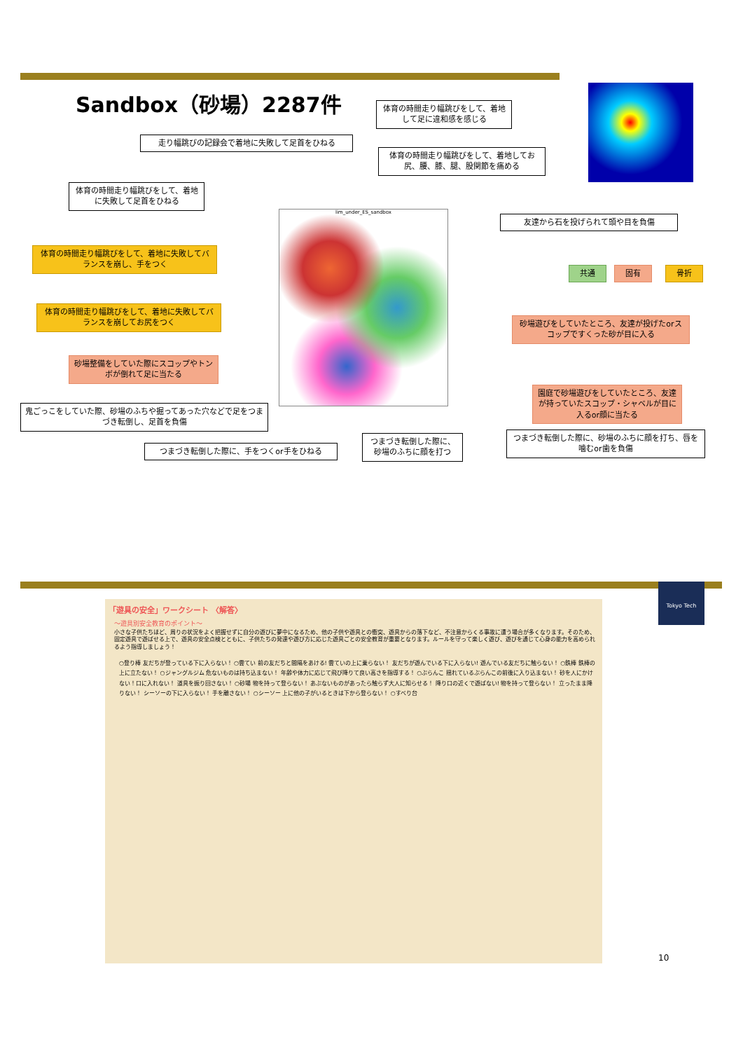Sandbox（砂場）2287件
体育の時間走り幅跳びをして、着地して足に違和感を感じる
走り幅跳びの記録会で着地に失敗して足首をひねる
体育の時間走り幅跳びをして、着地してお尻、腰、膝、腿、股関節を痛める
体育の時間走り幅跳びをして、着地に失敗して足首をひねる
lim_under_ES_sandbox 友達から石を投げられて頭や目を負傷
体育の時間走り幅跳びをして、着地に失敗してバランスを崩し、手をつく
共通 固有 骨折
体育の時間走り幅跳びをして、着地に失敗してバランスを崩してお尻をつく
砂場遊びをしていたところ、友達が投げたorスコップですくった砂が目に入る
砂場整備をしていた際にスコップやトンボが倒れて足に当たる
園庭で砂場遊びをしていたところ、友達が持っていたスコップ・シャベルが目に入るor顔に当たる
鬼ごっこをしていた際、砂場のふちや掘ってあった穴などで足をつまづき転倒し、足首を負傷
つまづき転倒した際に、砂場のふちに顔を打つ
つまづき転倒した際に、砂場のふちに顔を打ち、唇を噛むor歯を負傷
つまづき転倒した際に、手をつくor手をひねる
Tokyo Tech
「遊具の安全」ワークシート 〈解答〉
～遊具別安全教育のポイント～
小さな子供たちほど、周りの状況をよく把握せずに自分の遊びに夢中になるため、他の子供や遊具との衝突、遊具からの落下など、不注意からくる事故に遭う場合が多くなります。そのため、固定遊具で遊ばせる上で、遊具の安全点検とともに、子供たちの発達や遊び方に応じた遊具ごとの安全教育が重要となります。ルールを守って楽しく遊び、遊びを通じて心身の能力を高められるよう指導しましょう！
○登り棒 友だちが登っている下に入らない！ ○雲てい 前の友だちと間隔をあける! 雲ていの上に乗らない！ 友だちが遊んでいる下に入らない! 遊んでいる友だちに触らない！ ○鉄棒 鉄棒の上に立たない！ ○ジャングルジム 危ないものは持ち込まない！ 年齢や体力に応じて飛び降りて良い高さを指導する！ ○ぶらんこ 揺れているぶらんこの前後に入り込まない！ 砂を人にかけない！口に入れない！ 道具を振り回さない！ ○砂場 物を持って登らない！ あぶないものがあったら触らず大人に知らせる！ 降り口の近くで遊ばない! 物を持って登らない！ 立ったまま降りない！ シーソーの下に入らない！ 手を離さない！ ○シーソー 上に他の子がいるときは下から登らない！ ○すべり台
10